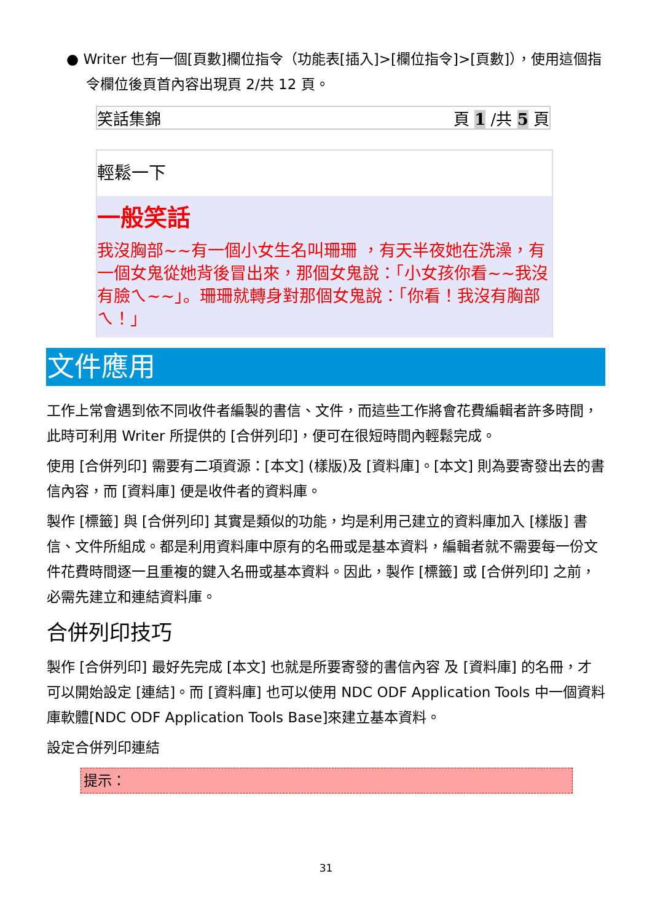● Writer 也有一個[頁數]欄位指令（功能表[插入]>[欄位指令]>[頁數]），使用這個指令欄位後頁首內容出現頁 2/共 12 頁。
笑話集錦 頁 1 /共 5 頁
輕鬆一下
一般笑話
我沒胸部~~有一個小女生名叫珊珊 ，有天半夜她在洗澡，有一個女鬼從她背後冒出來，那個女鬼說：「小女孩你看~~我沒有臉ㄟ~~」。珊珊就轉身對那個女鬼說：「你看！我沒有胸部ㄟ！」
文件應用
工作上常會遇到依不同收件者編製的書信、文件，而這些工作將會花費編輯者許多時間，此時可利用 Writer 所提供的 [合併列印]，便可在很短時間內輕鬆完成。
使用 [合併列印] 需要有二項資源：[本文] (樣版)及 [資料庫]。[本文] 則為要寄發出去的書信內容，而 [資料庫] 便是收件者的資料庫。
製作 [標籤] 與 [合併列印] 其實是類似的功能，均是利用己建立的資料庫加入 [樣版] 書信、文件所組成。都是利用資料庫中原有的名冊或是基本資料，編輯者就不需要每一份文件花費時間逐一且重複的鍵入名冊或基本資料。因此，製作 [標籤] 或 [合併列印] 之前，必需先建立和連結資料庫。
合併列印技巧
製作 [合併列印] 最好先完成 [本文] 也就是所要寄發的書信內容 及 [資料庫] 的名冊，才可以開始設定 [連結]。而 [資料庫] 也可以使用 NDC ODF Application Tools 中一個資料庫軟體[NDC ODF Application Tools Base]來建立基本資料。
設定合併列印連結
提示：
31